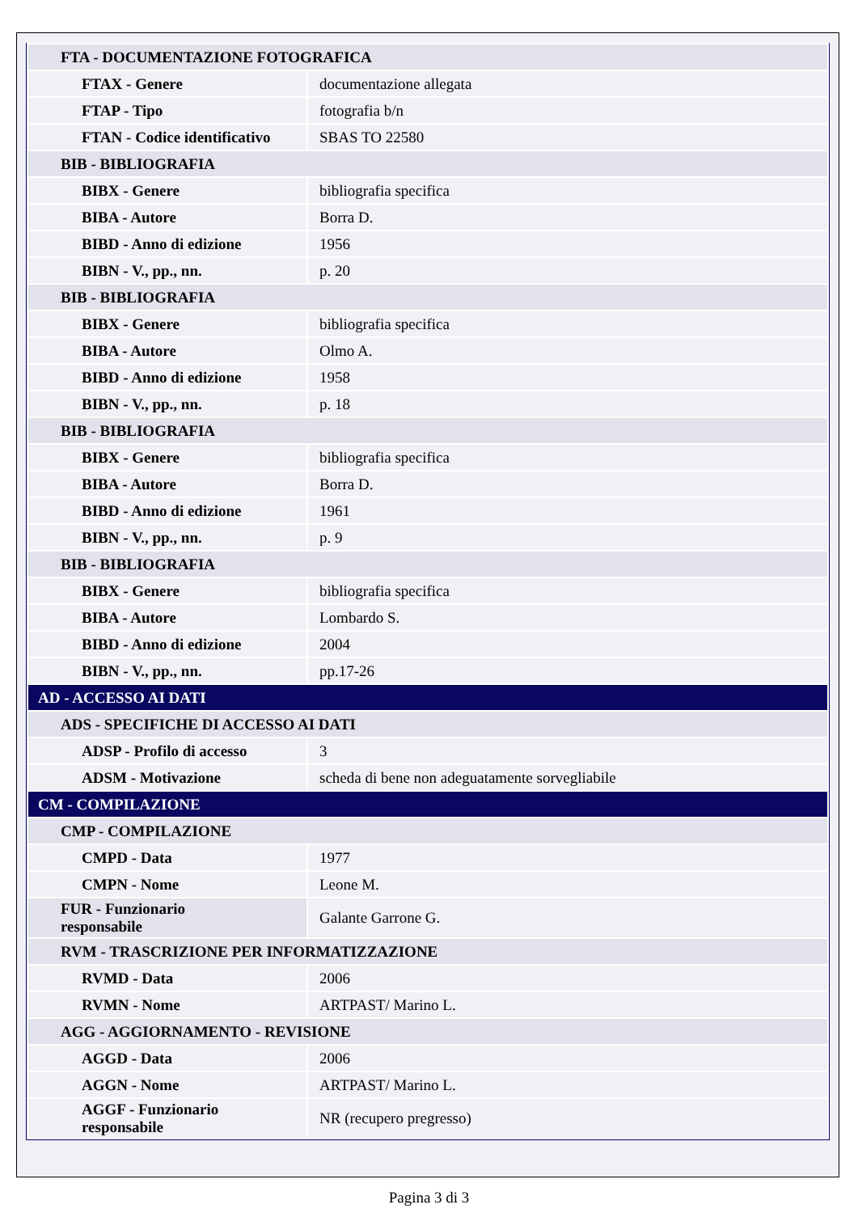| FTA - DOCUMENTAZIONE FOTOGRAFICA | |
| FTAX - Genere | documentazione allegata |
| FTAP - Tipo | fotografia b/n |
| FTAN - Codice identificativo | SBAS TO 22580 |
| BIB - BIBLIOGRAFIA | |
| BIBX - Genere | bibliografia specifica |
| BIBA - Autore | Borra D. |
| BIBD - Anno di edizione | 1956 |
| BIBN - V., pp., nn. | p. 20 |
| BIB - BIBLIOGRAFIA | |
| BIBX - Genere | bibliografia specifica |
| BIBA - Autore | Olmo A. |
| BIBD - Anno di edizione | 1958 |
| BIBN - V., pp., nn. | p. 18 |
| BIB - BIBLIOGRAFIA | |
| BIBX - Genere | bibliografia specifica |
| BIBA - Autore | Borra D. |
| BIBD - Anno di edizione | 1961 |
| BIBN - V., pp., nn. | p. 9 |
| BIB - BIBLIOGRAFIA | |
| BIBX - Genere | bibliografia specifica |
| BIBA - Autore | Lombardo S. |
| BIBD - Anno di edizione | 2004 |
| BIBN - V., pp., nn. | pp.17-26 |
| AD - ACCESSO AI DATI | |
| ADS - SPECIFICHE DI ACCESSO AI DATI | |
| ADSP - Profilo di accesso | 3 |
| ADSM - Motivazione | scheda di bene non adeguatamente sorvegliabile |
| CM - COMPILAZIONE | |
| CMP - COMPILAZIONE | |
| CMPD - Data | 1977 |
| CMPN - Nome | Leone M. |
| FUR - Funzionario responsabile | Galante Garrone G. |
| RVM - TRASCRIZIONE PER INFORMATIZZAZIONE | |
| RVMD - Data | 2006 |
| RVMN - Nome | ARTPAST/ Marino L. |
| AGG - AGGIORNAMENTO - REVISIONE | |
| AGGD - Data | 2006 |
| AGGN - Nome | ARTPAST/ Marino L. |
| AGGF - Funzionario responsabile | NR (recupero pregresso) |
Pagina 3 di 3